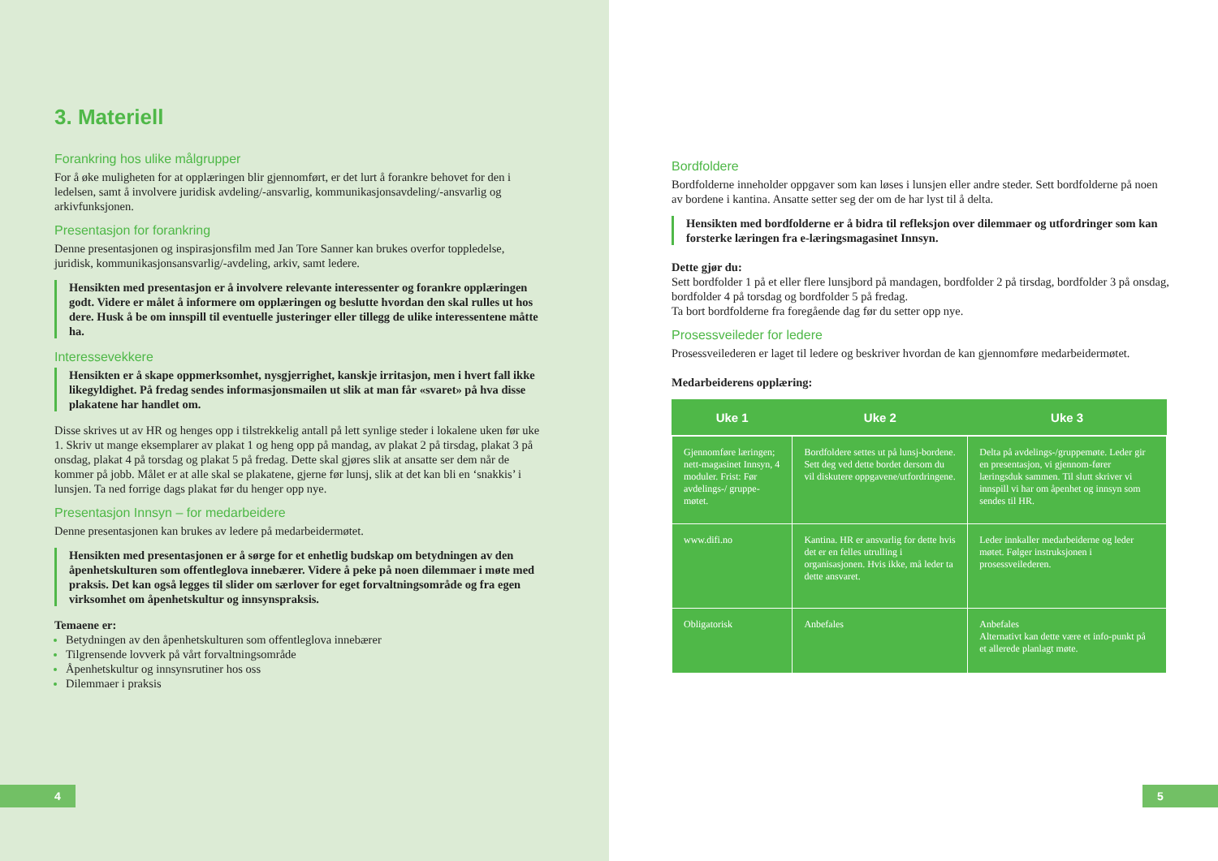3. Materiell
Forankring hos ulike målgrupper
For å øke muligheten for at opplæringen blir gjennomført, er det lurt å forankre behovet for den i ledelsen, samt å involvere juridisk avdeling/-ansvarlig, kommunikasjonsavdeling/-ansvarlig og arkivfunksjonen.
Presentasjon for forankring
Denne presentasjonen og inspirasjonsfilm med Jan Tore Sanner kan brukes overfor toppledelse, juridisk, kommunikasjonsansvarlig/-avdeling, arkiv, samt ledere.
Hensikten med presentasjon er å involvere relevante interessenter og forankre opplæringen godt. Videre er målet å informere om opplæringen og beslutte hvordan den skal rulles ut hos dere. Husk å be om innspill til eventuelle justeringer eller tillegg de ulike interessentene måtte ha.
Interessevekkere
Hensikten er å skape oppmerksomhet, nysgjerrighet, kanskje irritasjon, men i hvert fall ikke likegyldighet. På fredag sendes informasjonsmailen ut slik at man får «svaret» på hva disse plakatene har handlet om.
Disse skrives ut av HR og henges opp i tilstrekkelig antall på lett synlige steder i lokalene uken før uke 1. Skriv ut mange eksemplarer av plakat 1 og heng opp på mandag, av plakat 2 på tirsdag, plakat 3 på onsdag, plakat 4 på torsdag og plakat 5 på fredag. Dette skal gjøres slik at ansatte ser dem når de kommer på jobb. Målet er at alle skal se plakatene, gjerne før lunsj, slik at det kan bli en ‘snakkis’ i lunsjen. Ta ned forrige dags plakat før du henger opp nye.
Presentasjon Innsyn – for medarbeidere
Denne presentasjonen kan brukes av ledere på medarbeidermøtet.
Hensikten med presentasjonen er å sørge for et enhetlig budskap om betydningen av den åpenhetskulturen som offentleglova innebærer. Videre å peke på noen dilemmaer i møte med praksis. Det kan også legges til slider om særlover for eget forvaltningsområde og fra egen virksomhet om åpenhetskultur og innsynspraksis.
Temaene er:
Betydningen av den åpenhetskulturen som offentleglova innebærer
Tilgrensende lovverk på vårt forvaltningsområde
Åpenhetskultur og innsynsrutiner hos oss
Dilemmaer i praksis
4
Bordfoldere
Bordfolderne inneholder oppgaver som kan løses i lunsjen eller andre steder. Sett bordfolderne på noen av bordene i kantina. Ansatte setter seg der om de har lyst til å delta.
Hensikten med bordfolderne er å bidra til refleksjon over dilemmaer og utfordringer som kan forsterke læringen fra e-læringsmagasinet Innsyn.
Dette gjør du:
Sett bordfolder 1 på et eller flere lunsjbord på mandagen, bordfolder 2 på tirsdag, bordfolder 3 på onsdag, bordfolder 4 på torsdag og bordfolder 5 på fredag.
Ta bort bordfolderne fra foregående dag før du setter opp nye.
Prosessveileder for ledere
Prosessveilederen er laget til ledere og beskriver hvordan de kan gjennomføre medarbeidermøtet.
Medarbeiderens opplæring:
| Uke 1 | Uke 2 | Uke 3 |
| --- | --- | --- |
| Gjennomføre læringen; nett-magasinet Innsyn, 4 moduler. Frist: Før avdelings-/ gruppe-møtet. | Bordfoldere settes ut på lunsj-bordene. Sett deg ved dette bordet dersom du vil diskutere oppgavene/utfordringene. | Delta på avdelings-/gruppemøte. Leder gir en presentasjon, vi gjennom-fører læringsduk sammen. Til slutt skriver vi innspill vi har om åpenhet og innsyn som sendes til HR. |
| www.difi.no | Kantina. HR er ansvarlig for dette hvis det er en felles utrulling i organisasjonen. Hvis ikke, må leder ta dette ansvaret. | Leder innkaller medarbeiderne og leder møtet. Følger instruksjonen i prosessveilederen. |
| Obligatorisk | Anbefales | Anbefales Alternativt kan dette være et info-punkt på et allerede planlagt møte. |
5